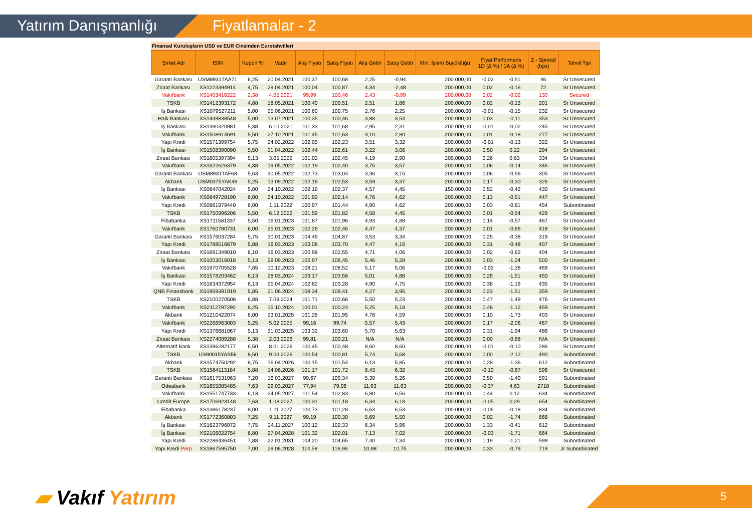Yatırım Danışmanlığı Fiyatlamalar - 2
Finansal Kuruluşların USD ve EUR Cinsinden Eurotahvilleri
| Şirket Adı | ISIN | Kupon % | Vade | Alış Fiyatı | Satış Fiyatı | Alış Getiri | Satış Getiri | Min. İşlem Büyüklüğü | Fiyat Performans 1D (Δ %) / 1A (Δ %) | | Z - Spread (bps) | Tahvil Tipi |
| --- | --- | --- | --- | --- | --- | --- | --- | --- | --- | --- | --- | --- |
| Garanti Bankası | USM8931TAA71 | 6,25 | 20.04.2021 | 100,37 | 100,68 | 2,25 | -0,94 | 200.000,00 | -0,02 | -0,51 | 46 | Sr Unsecured |
| Ziraat Bankası | XS1223394914 | 4,75 | 29.04.2021 | 100,04 | 100,87 | 4,34 | -2,48 | 200.000,00 | 0,02 | -0,16 | 72 | Sr Unsecured |
| Vakıfbank | XS1403416222 | 2,38 | 4.05.2021 | 99,99 | 100,46 | 2,43 | -0,99 | 200.000,00 | 0,02 | -0,02 | 130 | Secured |
| TSKB | XS1412393172 | 4,88 | 18.05.2021 | 100,40 | 100,51 | 2,51 | 1,86 | 200.000,00 | 0,02 | -0,13 | 201 | Sr Unsecured |
| İş Bankası | XS1079527211 | 5,00 | 25.06.2021 | 100,60 | 100,75 | 2,76 | 2,25 | 200.000,00 | -0,01 | -0,15 | 232 | Sr Unsecured |
| Halk Bankası | XS1439838548 | 5,00 | 13.07.2021 | 100,35 | 100,46 | 3,88 | 3,54 | 200.000,00 | 0,03 | -0,11 | 353 | Sr Unsecured |
| İş Bankası | XS1390320981 | 5,38 | 6.10.2021 | 101,33 | 101,68 | 2,95 | 2,31 | 200.000,00 | -0,01 | -0,02 | 245 | Sr Unsecured |
| Vakıfbank | XS1508914691 | 5,50 | 27.10.2021 | 101,45 | 101,63 | 3,10 | 2,80 | 200.000,00 | 0,01 | -0,18 | 277 | Sr Unsecured |
| Yapı Kredi | XS1571399754 | 5,75 | 24.02.2022 | 102,05 | 102,23 | 3,51 | 3,32 | 200.000,00 | -0,01 | -0,13 | 322 | Sr Unsecured |
| İş Bankası | XS1508390090 | 5,50 | 21.04.2022 | 102,44 | 102,61 | 3,22 | 3,06 | 200.000,00 | 0,50 | 0,22 | 294 | Sr Unsecured |
| Ziraat Bankası | XS1605397394 | 5,13 | 3.05.2022 | 101,02 | 102,45 | 4,19 | 2,90 | 200.000,00 | 0,26 | 0,63 | 334 | Sr Unsecured |
| Vakıfbank | XS1622626379 | 4,88 | 19.05.2022 | 102,19 | 102,40 | 3,75 | 3,57 | 200.000,00 | 0,06 | -0,14 | 346 | Sr Unsecured |
| Garanti Bankası | USM8931TAF68 | 5,63 | 30.05.2022 | 102,73 | 103,04 | 3,36 | 3,15 | 200.000,00 | 0,06 | -0,56 | 305 | Sr Unsecured |
| Akbank | USM0375YAK49 | 5,25 | 13.09.2022 | 102,18 | 102,53 | 3,59 | 3,37 | 200.000,00 | 0,17 | -0,30 | 326 | Sr Unsecured |
| İş Bankası | XS0847042024 | 5,00 | 24.10.2022 | 102,19 | 102,37 | 4,57 | 4,45 | 150.000,00 | 0,52 | -0,42 | 430 | Sr Unsecured |
| Vakıfbank | XS0849728190 | 6,00 | 24.10.2022 | 101,92 | 102,14 | 4,76 | 4,62 | 200.000,00 | 0,13 | -0,51 | 447 | Sr Unsecured |
| Yapı Kredi | XS0861979440 | 6,00 | 1.11.2022 | 100,97 | 101,44 | 4,90 | 4,62 | 200.000,00 | 0,03 | -0,81 | 454 | Subordinated |
| TSKB | XS1750996206 | 5,50 | 6.12.2022 | 101,59 | 101,82 | 4,58 | 4,45 | 200.000,00 | 0,01 | -0,54 | 429 | Sr Unsecured |
| Fibabanka | XS1711581337 | 5,50 | 16.01.2023 | 101,87 | 101,96 | 4,93 | 4,88 | 200.000,00 | 0,14 | -0,57 | 467 | Sr Unsecured |
| Vakıfbank | XS1760780731 | 6,00 | 25.01.2023 | 102,26 | 102,46 | 4,47 | 4,37 | 200.000,00 | 0,01 | -0,66 | 418 | Sr Unsecured |
| Garanti Bankası | XS1576037284 | 5,75 | 30.01.2023 | 104,49 | 104,87 | 3,53 | 3,34 | 200.000,00 | 0,25 | -0,38 | 319 | Sr Unsecured |
| Yapı Kredi | XS1788516679 | 5,88 | 16.03.2023 | 103,08 | 103,70 | 4,47 | 4,16 | 200.000,00 | 0,31 | -0,48 | 407 | Sr Unsecured |
| Ziraat Bankası | XS1691349010 | 6,10 | 16.03.2023 | 100,98 | 102,55 | 4,71 | 4,06 | 200.000,00 | 0,02 | -0,62 | 404 | Sr Unsecured |
| İş Bankası | XS1003016018 | 5,13 | 29.09.2023 | 105,97 | 106,45 | 5,46 | 5,28 | 200.000,00 | 0,03 | -1,24 | 500 | Sr Unsecured |
| Vakıfbank | XS1970705528 | 7,85 | 10.12.2023 | 108,21 | 108,52 | 5,17 | 5,06 | 200.000,00 | -0,02 | -1,36 | 469 | Sr Unsecured |
| İş Bankası | XS1578203462 | 8,13 | 28.03.2024 | 103,17 | 103,56 | 5,01 | 4,88 | 200.000,00 | 0,29 | -1,51 | 450 | Sr Unsecured |
| Yapı Kredi | XS1634372954 | 6,13 | 25.04.2024 | 102,82 | 103,28 | 4,90 | 4,75 | 200.000,00 | 0,38 | -1,19 | 435 | Sr Unsecured |
| QNB Finansbank | XS1959391019 | 5,85 | 21.06.2024 | 108,34 | 109,41 | 4,27 | 3,95 | 200.000,00 | 0,23 | -1,51 | 359 | Sr Unsecured |
| TSKB | XS2100270508 | 6,88 | 7.09.2024 | 101,71 | 102,66 | 5,50 | 5,23 | 200.000,00 | 0,47 | -1,49 | 476 | Sr Unsecured |
| Vakıfbank | XS2112797290 | 8,25 | 15.10.2024 | 100,01 | 100,24 | 5,25 | 5,18 | 200.000,00 | 0,48 | -1,12 | 459 | Sr Unsecured |
| Akbank | XS1210422074 | 6,00 | 23.01.2025 | 101,26 | 101,95 | 4,78 | 4,59 | 200.000,00 | 0,10 | -1,73 | 403 | Sr Unsecured |
| Vakıfbank | XS2266963003 | 5,25 | 5.02.2025 | 99,16 | 99,74 | 5,57 | 5,43 | 200.000,00 | 0,17 | -2,06 | 467 | Sr Unsecured |
| Yapı Kredi | XS1376681067 | 5,13 | 31.03.2025 | 103,32 | 103,60 | 5,70 | 5,63 | 200.000,00 | 0,31 | -1,94 | 486 | Sr Unsecured |
| Ziraat Bankası | XS2274089288 | 5,38 | 2.03.2026 | 99,81 | 100,21 | N/A | N/A | 200.000,00 | 0,00 | -0,68 | N/A | Sr Unsecured |
| Alternatif Bank | XS1396282177 | 6,50 | 8.01.2026 | 100,45 | 100,48 | 8,60 | 8,60 | 200.000,00 | -0,01 | -0,10 | 286 | Sr Unsecured |
| TSKB | US90015YAB56 | 8,50 | 9.03.2026 | 100,54 | 100,81 | 5,74 | 5,68 | 200.000,00 | 0,00 | -2,12 | 490 | Subordinated |
| Akbank | XS1574750292 | 8,75 | 16.04.2026 | 100,15 | 101,54 | 6,13 | 5,85 | 200.000,00 | 0,28 | -1,36 | 612 | Subordinated |
| TSKB | XS1584113184 | 5,88 | 14.06.2026 | 101,17 | 101,72 | 6,43 | 6,32 | 200.000,00 | -0,10 | -0,67 | 596 | Sr Unsecured |
| Garanti Bankası | XS1617531063 | 7,20 | 16.03.2027 | 99,67 | 100,34 | 5,39 | 5,26 | 200.000,00 | 0,50 | -1,40 | 591 | Subordinated |
| Odeabank | XS1655085485 | 7,63 | 29.03.2027 | 77,94 | 79,06 | 11,93 | 11,63 | 200.000,00 | -0,37 | 4,63 | 2718 | Subordinated |
| Vakıfbank | XS1551747733 | 6,13 | 24.05.2027 | 101,54 | 102,83 | 6,80 | 6,56 | 200.000,00 | 0,44 | 0,12 | 634 | Subordinated |
| Credit Europe | XS1706923148 | 7,63 | 1.08.2027 | 100,31 | 101,18 | 6,34 | 6,18 | 200.000,00 | -0,05 | 0,29 | 654 | Subordinated |
| Fibabanka | XS1386178237 | 8,00 | 1.11.2027 | 100,73 | 101,28 | 6,63 | 6,53 | 200.000,00 | -0,06 | -0,18 | 834 | Subordinated |
| Akbank | XS1772360803 | 7,25 | 9.11.2027 | 99,19 | 100,30 | 5,69 | 5,50 | 200.000,00 | 0,02 | -1,74 | 666 | Subordinated |
| İş Bankası | XS1623796072 | 7,75 | 24.11.2027 | 100,12 | 102,33 | 6,34 | 5,96 | 200.000,00 | 1,33 | -0,41 | 612 | Subordinated |
| İş Bankası | XS2106022754 | 6,80 | 27.04.2028 | 101,32 | 102,01 | 7,13 | 7,02 | 200.000,00 | -0,03 | -1,71 | 664 | Subordinated |
| Yapı Kredi | XS2286436451 | 7,88 | 22.01.2031 | 104,20 | 104,65 | 7,40 | 7,34 | 200.000,00 | 1,19 | -1,21 | 599 | Subordinated |
| Yapı Kredi Perp | XS1867595750 | 7,00 | 29.06.2028 | 114,58 | 116,96 | 10,98 | 10,75 | 200.000,00 | 0,33 | -0,79 | 719 | Jr Subordinated |
▰ Vakıf Yatırım 5